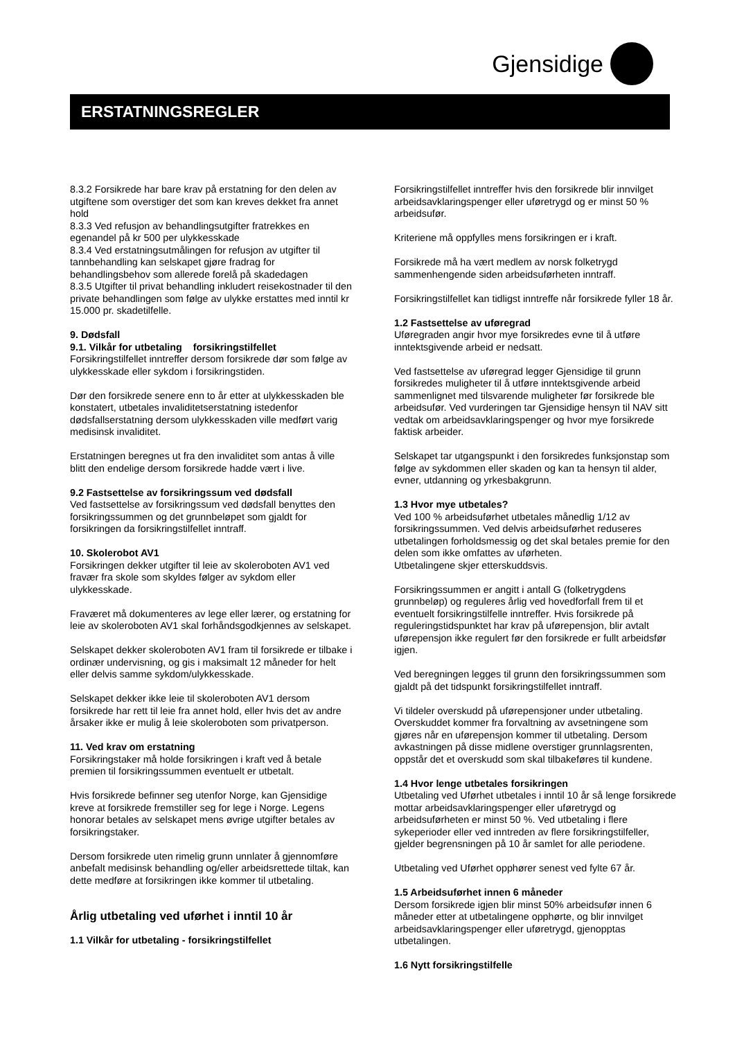Gjensidige
ERSTATNINGSREGLER
8.3.2 Forsikrede har bare krav på erstatning for den delen av utgiftene som overstiger det som kan kreves dekket fra annet hold
8.3.3 Ved refusjon av behandlingsutgifter fratrekkes en egenandel på kr 500 per ulykkesskade
8.3.4 Ved erstatningsutmålingen for refusjon av utgifter til tannbehandling kan selskapet gjøre fradrag for behandlingsbehov som allerede forelå på skadedagen
8.3.5 Utgifter til privat behandling inkludert reisekostnader til den private behandlingen som følge av ulykke erstattes med inntil kr 15.000 pr. skadetilfelle.
9. Dødsfall
9.1. Vilkår for utbetaling forsikringstilfellet
Forsikringstilfellet inntreffer dersom forsikrede dør som følge av ulykkesskade eller sykdom i forsikringstiden.
Dør den forsikrede senere enn to år etter at ulykkesskaden ble konstatert, utbetales invaliditetserstatning istedenfor dødsfallserstatning dersom ulykkesskaden ville medført varig medisinsk invaliditet.
Erstatningen beregnes ut fra den invaliditet som antas å ville blitt den endelige dersom forsikrede hadde vært i live.
9.2 Fastsettelse av forsikringssum ved dødsfall
Ved fastsettelse av forsikringssum ved dødsfall benyttes den forsikringssummen og det grunnbeløpet som gjaldt for forsikringen da forsikringstilfellet inntraff.
10. Skolerobot AV1
Forsikringen dekker utgifter til leie av skoleroboten AV1 ved fravær fra skole som skyldes følger av sykdom eller ulykkesskade.
Fraværet må dokumenteres av lege eller lærer, og erstatning for leie av skoleroboten AV1 skal forhåndsgodkjennes av selskapet.
Selskapet dekker skoleroboten AV1 fram til forsikrede er tilbake i ordinær undervisning, og gis i maksimalt 12 måneder for helt eller delvis samme sykdom/ulykkesskade.
Selskapet dekker ikke leie til skoleroboten AV1 dersom forsikrede har rett til leie fra annet hold, eller hvis det av andre årsaker ikke er mulig å leie skoleroboten som privatperson.
11. Ved krav om erstatning
Forsikringstaker må holde forsikringen i kraft ved å betale premien til forsikringssummen eventuelt er utbetalt.
Hvis forsikrede befinner seg utenfor Norge, kan Gjensidige kreve at forsikrede fremstiller seg for lege i Norge. Legens honorar betales av selskapet mens øvrige utgifter betales av forsikringstaker.
Dersom forsikrede uten rimelig grunn unnlater å gjennomføre anbefalt medisinsk behandling og/eller arbeidsrettede tiltak, kan dette medføre at forsikringen ikke kommer til utbetaling.
Årlig utbetaling ved uførhet i inntil 10 år
1.1 Vilkår for utbetaling - forsikringstilfellet
Forsikringstilfellet inntreffer hvis den forsikrede blir innvilget arbeidsavklaringspenger eller uføretrygd og er minst 50 % arbeidsufør.
Kriteriene må oppfylles mens forsikringen er i kraft.
Forsikrede må ha vært medlem av norsk folketrygd sammenhengende siden arbeidsuførheten inntraff.
Forsikringstilfellet kan tidligst inntreffe når forsikrede fyller 18 år.
1.2 Fastsettelse av uføregrad
Uføregraden angir hvor mye forsikredes evne til å utføre inntektsgivende arbeid er nedsatt.
Ved fastsettelse av uføregrad legger Gjensidige til grunn forsikredes muligheter til å utføre inntektsgivende arbeid sammenlignet med tilsvarende muligheter før forsikrede ble arbeidsufør. Ved vurderingen tar Gjensidige hensyn til NAV sitt vedtak om arbeidsavklaringspenger og hvor mye forsikrede faktisk arbeider.
Selskapet tar utgangspunkt i den forsikredes funksjonstap som følge av sykdommen eller skaden og kan ta hensyn til alder, evner, utdanning og yrkesbakgrunn.
1.3 Hvor mye utbetales?
Ved 100 % arbeidsuførhet utbetales månedlig 1/12 av forsikringssummen. Ved delvis arbeidsuførhet reduseres utbetalingen forholdsmessig og det skal betales premie for den delen som ikke omfattes av uførheten.
Utbetalingene skjer etterskuddsvis.
Forsikringssummen er angitt i antall G (folketrygdens grunnbeløp) og reguleres årlig ved hovedforfall frem til et eventuelt forsikringstilfelle inntreffer. Hvis forsikrede på reguleringstidspunktet har krav på uførepensjon, blir avtalt uførepensjon ikke regulert før den forsikrede er fullt arbeidsfør igjen.
Ved beregningen legges til grunn den forsikringssummen som gjaldt på det tidspunkt forsikringstilfellet inntraff.
Vi tildeler overskudd på uførepensjoner under utbetaling. Overskuddet kommer fra forvaltning av avsetningene som gjøres når en uførepensjon kommer til utbetaling. Dersom avkastningen på disse midlene overstiger grunnlagsrenten, oppstår det et overskudd som skal tilbakeføres til kundene.
1.4 Hvor lenge utbetales forsikringen
Utbetaling ved Uførhet utbetales i inntil 10 år så lenge forsikrede mottar arbeidsavklaringspenger eller uføretrygd og arbeidsuførheten er minst 50 %. Ved utbetaling i flere sykeperioder eller ved inntreden av flere forsikringstilfeller, gjelder begrensningen på 10 år samlet for alle periodene.
Utbetaling ved Uførhet opphører senest ved fylte 67 år.
1.5 Arbeidsuførhet innen 6 måneder
Dersom forsikrede igjen blir minst 50% arbeidsufør innen 6 måneder etter at utbetalingene opphørte, og blir innvilget arbeidsavklaringspenger eller uføretrygd, gjenopptas utbetalingen.
1.6 Nytt forsikringstilfelle